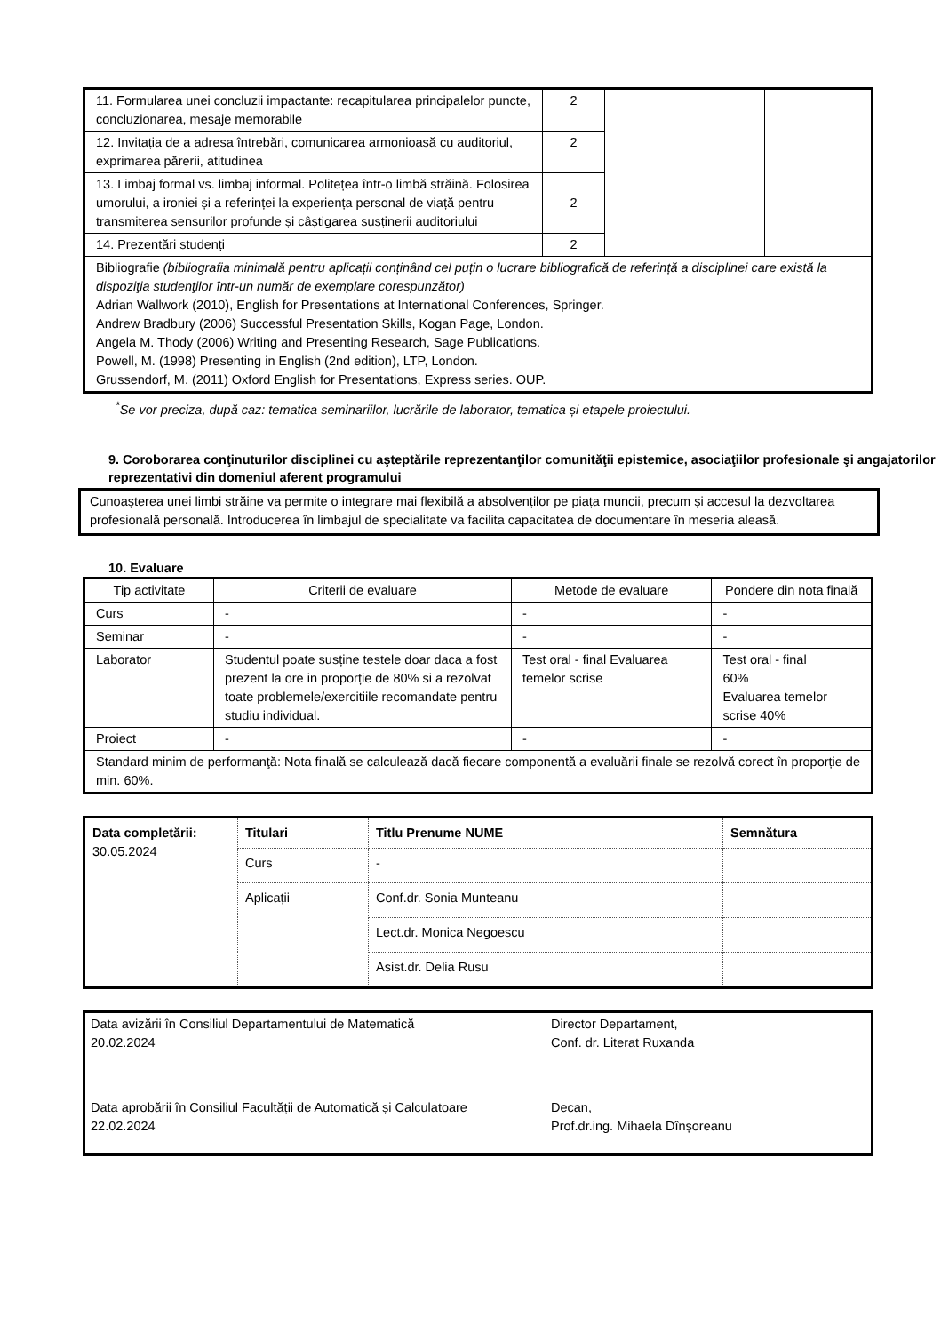| 11. Formularea unei concluzii impactante: recapitularea principalelor puncte, concluzionarea, mesaje memorabile | 2 | | |
| 12. Invitația de a adresa întrebări, comunicarea armonioasă cu auditoriul, exprimarea părerii, atitudinea | 2 | | |
| 13. Limbaj formal vs. limbaj informal. Politețea într-o limbă străină. Folosirea umorului, a ironiei și a referinței la experiența personal de viață pentru transmiterea sensurilor profunde și câștigarea susținerii auditoriului | 2 | | |
| 14. Prezentări studenți | 2 | | |
| Bibliografie (bibliografia minimală pentru aplicații conținând cel puțin o lucrare bibliografică de referință a disciplinei care există la dispoziţia studenţilor într-un număr de exemplare corespunzător) Adrian Wallwork (2010), English for Presentations at International Conferences, Springer. Andrew Bradbury (2006) Successful Presentation Skills, Kogan Page, London. Angela M. Thody (2006) Writing and Presenting Research, Sage Publications. Powell, M. (1998) Presenting in English (2nd edition), LTP, London. Grussendorf, M. (2011) Oxford English for Presentations, Express series. OUP. | | | |
<sup>*</sup> Se vor preciza, după caz: tematica seminariilor, lucrările de laborator, tematica și etapele proiectului.
9. Coroborarea conţinuturilor disciplinei cu aşteptările reprezentanţilor comunităţii epistemice, asociaţiilor profesionale şi angajatorilor reprezentativi din domeniul aferent programului
Cunoașterea unei limbi străine va permite o integrare mai flexibilă a absolvenților pe piața muncii, precum și accesul la dezvoltarea profesională personală. Introducerea în limbajul de specialitate va facilita capacitatea de documentare în meseria aleasă.
10. Evaluare
| Tip activitate | Criterii de evaluare | Metode de evaluare | Pondere din nota finală |
| Curs | - | - | - |
| Seminar | - | - | - |
| Laborator | Studentul poate susține testele doar daca a fost prezent la ore in proporție de 80% si a rezolvat toate problemele/exercitiile recomandate pentru studiu individual. | Test oral - final Evaluarea temelor scrise | Test oral - final 60% Evaluarea temelor scrise 40% |
| Proiect | - | - | - |
| Standard minim de performanţă: Nota finală se calculează dacă fiecare componentă a evaluării finale se rezolvă corect în proporție de min. 60%. | | | |
| Data completării: 30.05.2024 | Titulari | Titlu Prenume NUME | Semnătura |
| | Curs | - | |
| | Aplicații | Conf.dr. Sonia Munteanu | |
| | | Lect.dr. Monica Negoescu | |
| | | Asist.dr. Delia Rusu | |
| Data avizării în Consiliul Departamentului de Matematică 20.02.2024 | Director Departament, Conf. dr. Literat Ruxanda |
| Data aprobării în Consiliul Facultății de Automatică și Calculatoare 22.02.2024 | Decan, Prof.dr.ing. Mihaela Dînșoreanu |